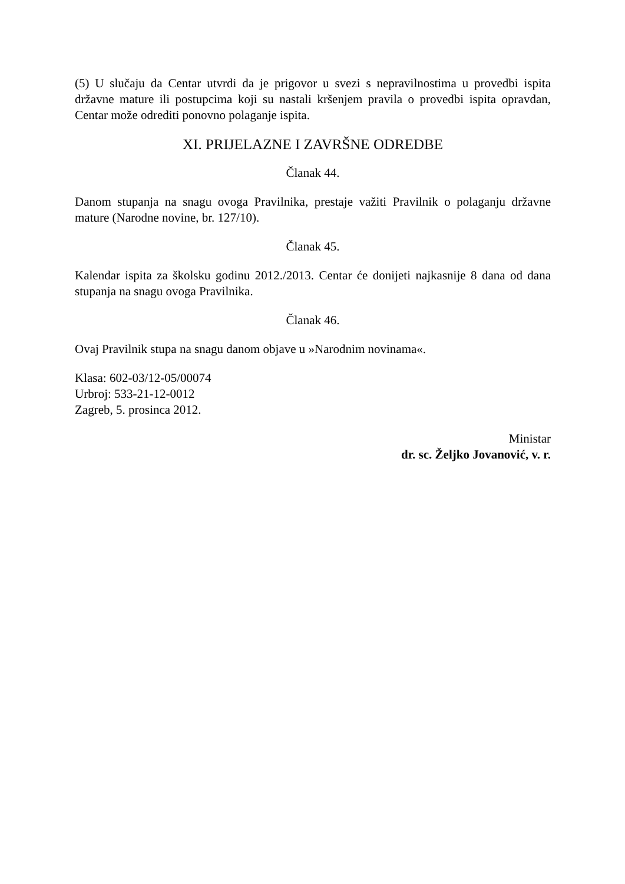(5) U slučaju da Centar utvrdi da je prigovor u svezi s nepravilnostima u provedbi ispita državne mature ili postupcima koji su nastali kršenjem pravila o provedbi ispita opravdan, Centar može odrediti ponovno polaganje ispita.
XI. PRIJELAZNE I ZAVRŠNE ODREDBE
Članak 44.
Danom stupanja na snagu ovoga Pravilnika, prestaje važiti Pravilnik o polaganju državne mature (Narodne novine, br. 127/10).
Članak 45.
Kalendar ispita za školsku godinu 2012./2013. Centar će donijeti najkasnije 8 dana od dana stupanja na snagu ovoga Pravilnika.
Članak 46.
Ovaj Pravilnik stupa na snagu danom objave u »Narodnim novinama«.
Klasa: 602-03/12-05/00074
Urbroj: 533-21-12-0012
Zagreb, 5. prosinca 2012.
Ministar
dr. sc. Željko Jovanović, v. r.